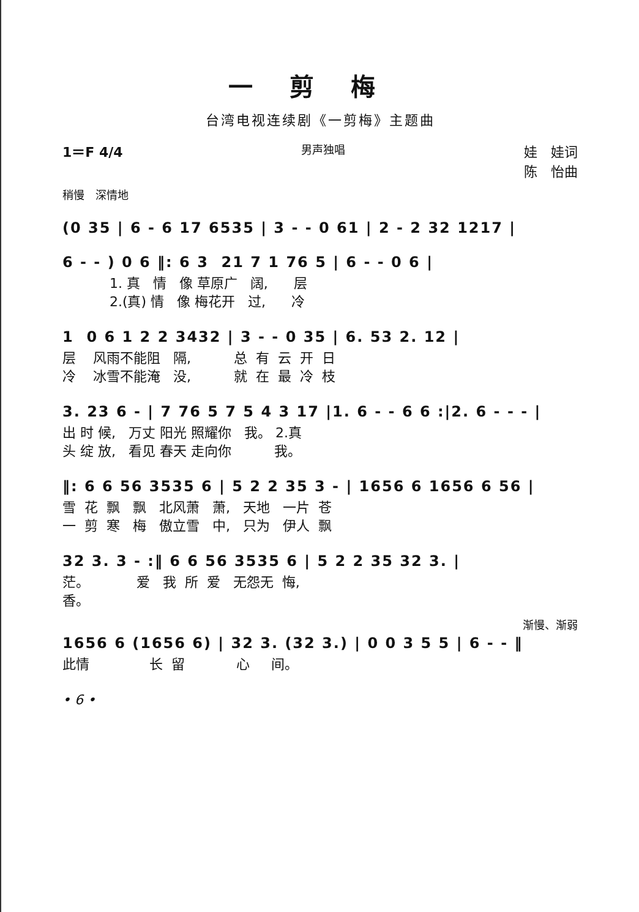一剪梅
台湾电视连续剧《一剪梅》主题曲
1＝F 4/4
男声独唱
娃　娃词
陈　怡曲
稍慢　深情地
(0 35 | 6 - 6 17 6535 | 3 - - 0 61 | 2 - 2 32 1217 |
6 - - ) 0 6 ‖: 6 3 21 7 1 76 5 | 6 - - 0 6 |
1. 真 情 像 草原广 阔, 层 2.(真) 情 像 梅花开 过, 冷
1 0 6 1 2 2 3432 | 3 - - 0 35 | 6. 53 2. 12 |
层 风雨不能阻 隔, 总 有 云 开 日 冷 冰雪不能淹 没, 就 在 最 冷 枝
3. 23 6 - | 7 76 5 7 5 4 3 17 |1. 6 - - 6 6 :|2. 6 - - - |
出 时 候, 万丈 阳光 照耀你 我。 2.真 头 绽 放, 看见 春天 走向你 我。
‖: 6 6 56 3535 6 | 5 2 2 35 3 - | 1656 6 1656 6 56 |
雪 花 飘 飘 北风萧 萧, 天地 一片 苍 一 剪 寒 梅 傲立雪 中, 只为 伊人 飘
32 3. 3 - :‖ 6 6 56 3535 6 | 5 2 2 35 32 3. |
茫。 爱 我 所 爱 无怨无 悔, 香。
渐慢、渐弱
1656 6 (1656 6) | 32 3. (32 3.) | 0 0 3 5 5 | 6 - - ‖
此情 长 留 心 间。
• 6 •